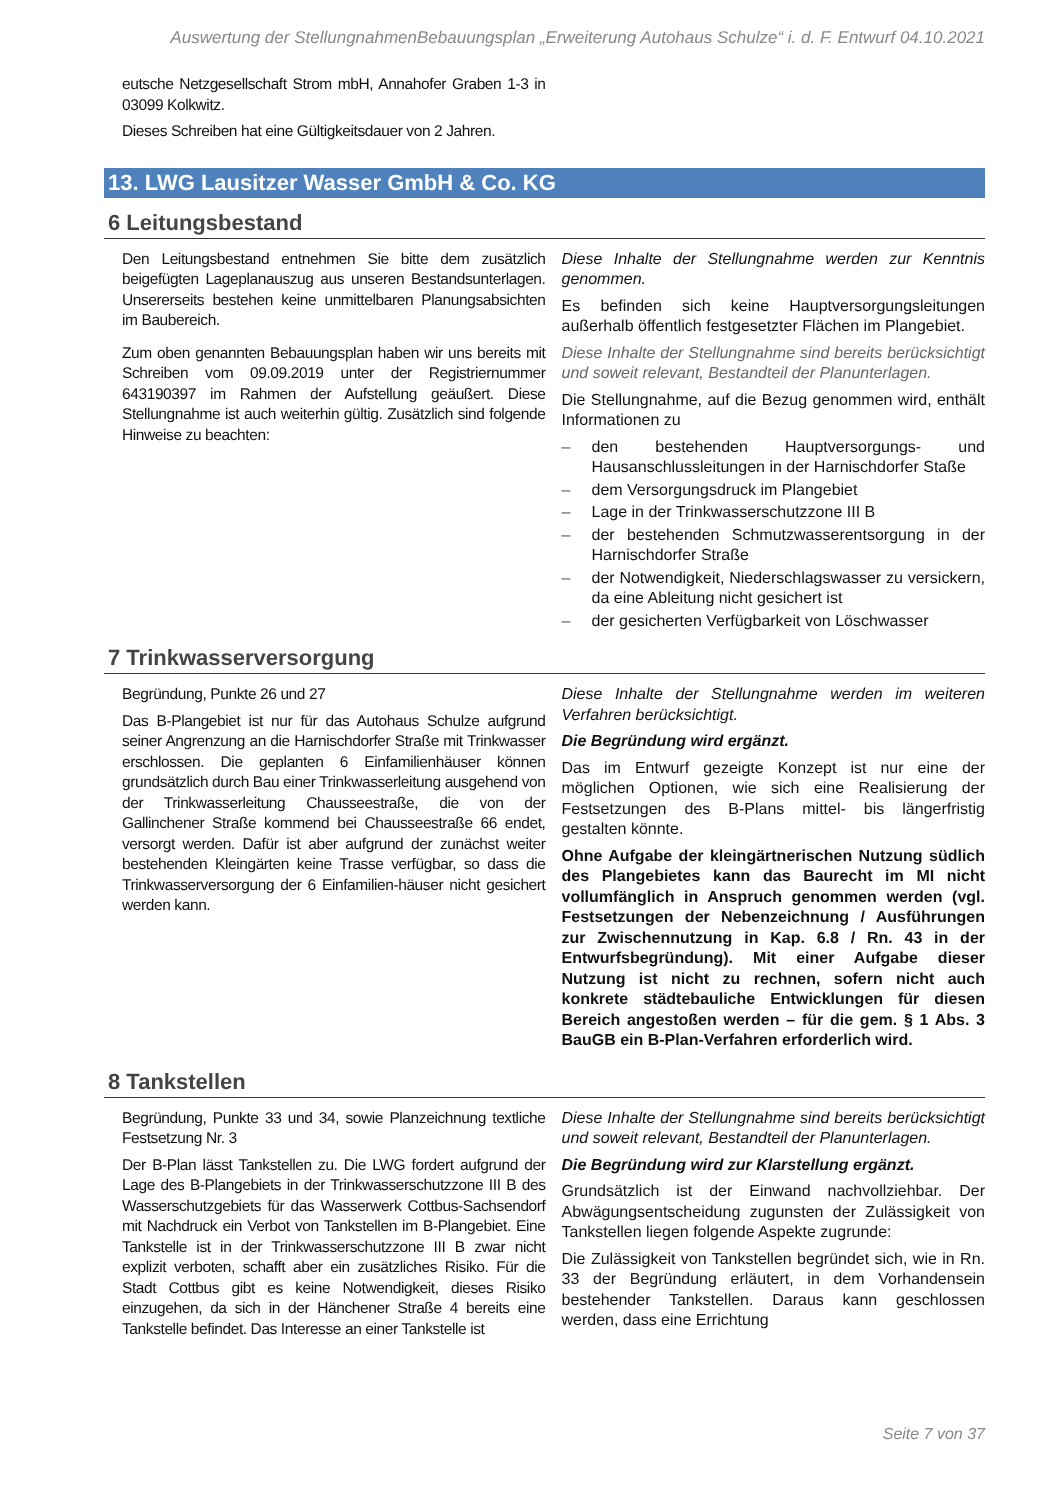Auswertung der StellungnahmenBebauungsplan „Erweiterung Autohaus Schulze“ i. d. F. Entwurf 04.10.2021
eutsche Netzgesellschaft Strom mbH, Annahofer Graben 1-3 in 03099 Kolkwitz.
Dieses Schreiben hat eine Gültigkeitsdauer von 2 Jahren.
13. LWG Lausitzer Wasser GmbH & Co. KG
6 Leitungsbestand
Den Leitungsbestand entnehmen Sie bitte dem zusätzlich beigefügten Lageplanauszug aus unseren Bestandsunterlagen. Unsererseits bestehen keine unmittelbaren Planungsabsichten im Baubereich.
Diese Inhalte der Stellungnahme werden zur Kenntnis genommen.
Es befinden sich keine Hauptversorgungsleitungen außerhalb öffentlich festgesetzter Flächen im Plangebiet.
Zum oben genannten Bebauungsplan haben wir uns bereits mit Schreiben vom 09.09.2019 unter der Registriernummer 643190397 im Rahmen der Aufstellung geäußert. Diese Stellungnahme ist auch weiterhin gültig. Zusätzlich sind folgende Hinweise zu beachten:
Diese Inhalte der Stellungnahme sind bereits berücksichtigt und soweit relevant, Bestandteil der Planunterlagen.
Die Stellungnahme, auf die Bezug genommen wird, enthält Informationen zu
– den bestehenden Hauptversorgungs- und Hausanschlussleitungen in der Harnischdorfer Staße
– dem Versorgungsdruck im Plangebiet
– Lage in der Trinkwasserschutzzone III B
– der bestehenden Schmutzwasserentsorgung in der Harnischdorfer Straße
– der Notwendigkeit, Niederschlagswasser zu versickern, da eine Ableitung nicht gesichert ist
– der gesicherten Verfügbarkeit von Löschwasser
7 Trinkwasserversorgung
Begründung, Punkte 26 und 27
Das B-Plangebiet ist nur für das Autohaus Schulze aufgrund seiner Angrenzung an die Harnischdorfer Straße mit Trinkwasser erschlossen. Die geplanten 6 Einfamilienhäuser können grundsätzlich durch Bau einer Trinkwasserleitung ausgehend von der Trinkwasserleitung Chausseestraße, die von der Gallinchener Straße kommend bei Chausseestraße 66 endet, versorgt werden. Dafür ist aber aufgrund der zunächst weiter bestehenden Kleingärten keine Trasse verfügbar, so dass die Trinkwasserversorgung der 6 Einfamilien-häuser nicht gesichert werden kann.
Diese Inhalte der Stellungnahme werden im weiteren Verfahren berücksichtigt.
Die Begründung wird ergänzt.
Das im Entwurf gezeigte Konzept ist nur eine der möglichen Optionen, wie sich eine Realisierung der Festsetzungen des B-Plans mittel- bis längerfristig gestalten könnte.
Ohne Aufgabe der kleingärtnerischen Nutzung südlich des Plangebietes kann das Baurecht im MI nicht vollumfänglich in Anspruch genommen werden (vgl. Festsetzungen der Nebenzeichnung / Ausführungen zur Zwischennutzung in Kap. 6.8 / Rn. 43 in der Entwurfsbegründung). Mit einer Aufgabe dieser Nutzung ist nicht zu rechnen, sofern nicht auch konkrete städtebauliche Entwicklungen für diesen Bereich angestoßen werden – für die gem. § 1 Abs. 3 BauGB ein B-Plan-Verfahren erforderlich wird.
8 Tankstellen
Begründung, Punkte 33 und 34, sowie Planzeichnung textliche Festsetzung Nr. 3
Der B-Plan lässt Tankstellen zu. Die LWG fordert aufgrund der Lage des B-Plangebiets in der Trinkwasserschutzzone III B des Wasserschutzgebiets für das Wasserwerk Cottbus-Sachsendorf mit Nachdruck ein Verbot von Tankstellen im B-Plangebiet. Eine Tankstelle ist in der Trinkwasserschutzzone III B zwar nicht explizit verboten, schafft aber ein zusätzliches Risiko. Für die Stadt Cottbus gibt es keine Notwendigkeit, dieses Risiko einzugehen, da sich in der Hänchener Straße 4 bereits eine Tankstelle befindet. Das Interesse an einer Tankstelle ist
Diese Inhalte der Stellungnahme sind bereits berücksichtigt und soweit relevant, Bestandteil der Planunterlagen.
Die Begründung wird zur Klarstellung ergänzt.
Grundsätzlich ist der Einwand nachvollziehbar. Der Abwägungsentscheidung zugunsten der Zulässigkeit von Tankstellen liegen folgende Aspekte zugrunde:
Die Zulässigkeit von Tankstellen begründet sich, wie in Rn. 33 der Begründung erläutert, in dem Vorhandensein bestehender Tankstellen. Daraus kann geschlossen werden, dass eine Errichtung
Seite 7 von 37